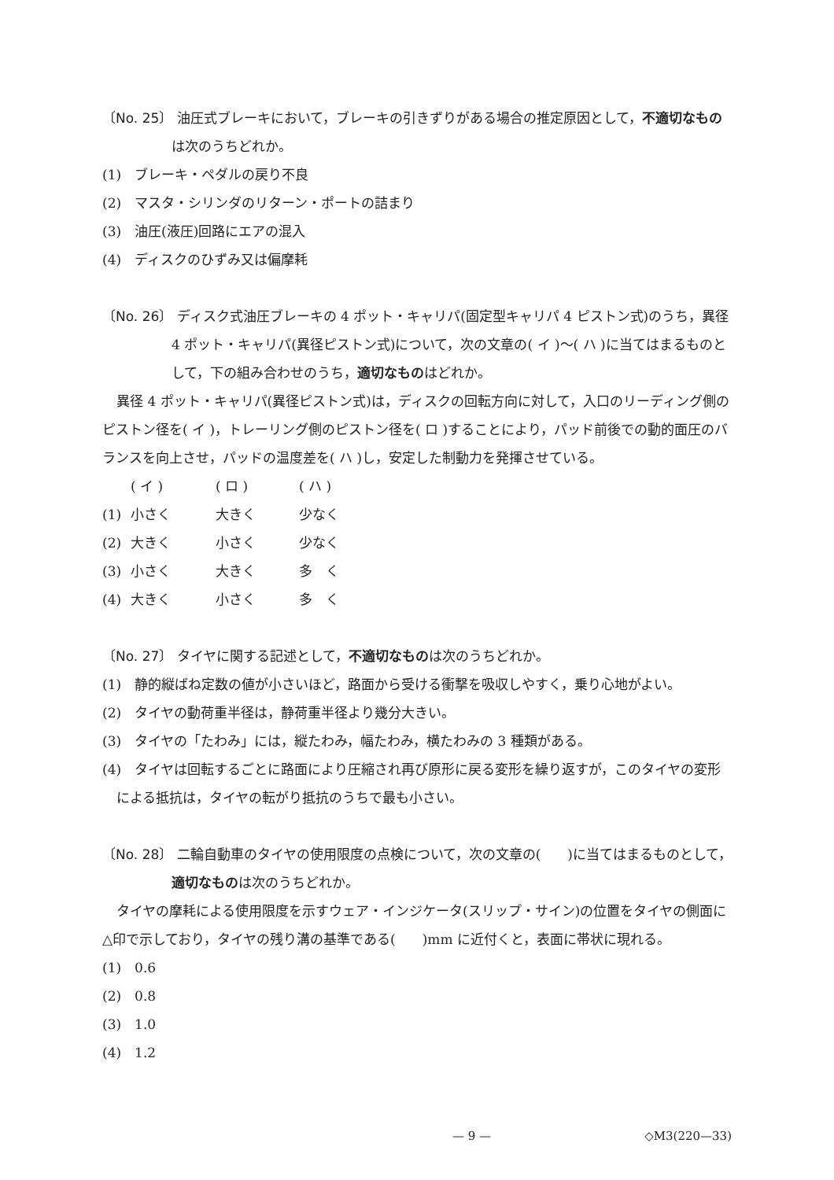〔No. 25〕 油圧式ブレーキにおいて，ブレーキの引きずりがある場合の推定原因として，不適切なものは次のうちどれか。
(1)　ブレーキ・ペダルの戻り不良
(2)　マスタ・シリンダのリターン・ポートの詰まり
(3)　油圧(液圧)回路にエアの混入
(4)　ディスクのひずみ又は偏摩耗
〔No. 26〕 ディスク式油圧ブレーキの 4 ポット・キャリパ(固定型キャリパ 4 ピストン式)のうち，異径 4 ポット・キャリパ(異径ピストン式)について，次の文章の( イ )～( ハ )に当てはまるものとして，下の組み合わせのうち，適切なものはどれか。
異径 4 ポット・キャリパ(異径ピストン式)は，ディスクの回転方向に対して，入口のリーディング側のピストン径を( イ )，トレーリング側のピストン径を( ロ )することにより，パッド前後での動的面圧のバランスを向上させ，パッドの温度差を( ハ )し，安定した制動力を発揮させている。
| | ( イ ) | ( ロ ) | ( ハ ) |
| (1) | 小さく | 大きく | 少なく |
| (2) | 大きく | 小さく | 少なく |
| (3) | 小さく | 大きく | 多 く |
| (4) | 大きく | 小さく | 多 く |
〔No. 27〕 タイヤに関する記述として，不適切なものは次のうちどれか。
(1)　静的縦ばね定数の値が小さいほど，路面から受ける衝撃を吸収しやすく，乗り心地がよい。
(2)　タイヤの動荷重半径は，静荷重半径より幾分大きい。
(3)　タイヤの「たわみ」には，縦たわみ，幅たわみ，横たわみの 3 種類がある。
(4)　タイヤは回転するごとに路面により圧縮され再び原形に戻る変形を繰り返すが，このタイヤの変形による抵抗は，タイヤの転がり抵抗のうちで最も小さい。
〔No. 28〕 二輪自動車のタイヤの使用限度の点検について，次の文章の(　　)に当てはまるものとして，適切なものは次のうちどれか。
タイヤの摩耗による使用限度を示すウェア・インジケータ(スリップ・サイン)の位置をタイヤの側面に△印で示しており，タイヤの残り溝の基準である(　　)mm に近付くと，表面に帯状に現れる。
(1)　0.6
(2)　0.8
(3)　1.0
(4)　1.2
— 9 — ◇M3(220—33)